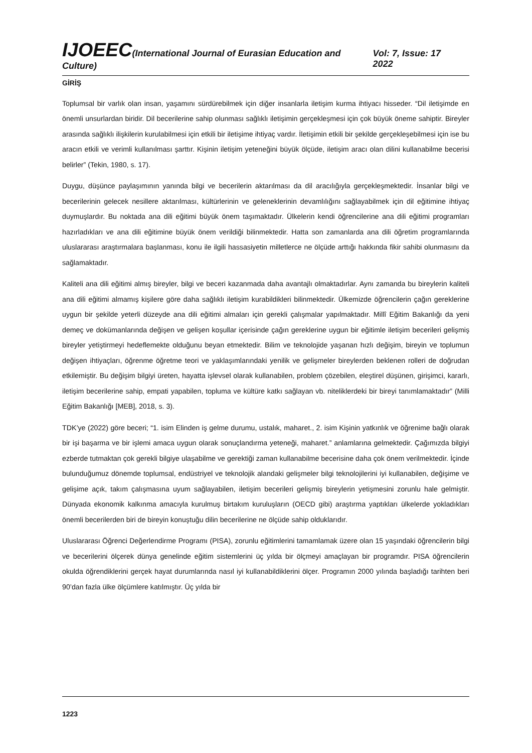IJOEEC(International Journal of Eurasian Education and Culture) Vol: 7, Issue: 17 2022
GİRİŞ
Toplumsal bir varlık olan insan, yaşamını sürdürebilmek için diğer insanlarla iletişim kurma ihtiyacı hisseder. “Dil iletişimde en önemli unsurlardan biridir. Dil becerilerine sahip olunması sağlıklı iletişimin gerçekleşmesi için çok büyük öneme sahiptir. Bireyler arasında sağlıklı ilişkilerin kurulabilmesi için etkili bir iletişime ihtiyaç vardır. İletişimin etkili bir şekilde gerçekleşebilmesi için ise bu aracın etkili ve verimli kullanılması şarttır. Kişinin iletişim yeteneğini büyük ölçüde, iletişim aracı olan dilini kullanabilme becerisi belirler” (Tekin, 1980, s. 17).
Duygu, düşünce paylaşımının yanında bilgi ve becerilerin aktarılması da dil aracılığıyla gerçekleşmektedir. İnsanlar bilgi ve becerilerinin gelecek nesillere aktarılması, kültürlerinin ve geleneklerinin devamlılığını sağlayabilmek için dil eğitimine ihtiyaç duymuşlardır. Bu noktada ana dili eğitimi büyük önem taşımaktadır. Ülkelerin kendi öğrencilerine ana dili eğitimi programları hazırladıkları ve ana dili eğitimine büyük önem verildiği bilinmektedir. Hatta son zamanlarda ana dili öğretim programlarında uluslararası araştırmalara başlanması, konu ile ilgili hassasiyetin milletlerce ne ölçüde arttığı hakkında fikir sahibi olunmasını da sağlamaktadır.
Kaliteli ana dili eğitimi almış bireyler, bilgi ve beceri kazanmada daha avantajlı olmaktadırlar. Aynı zamanda bu bireylerin kaliteli ana dili eğitimi almamış kişilere göre daha sağlıklı iletişim kurabildikleri bilinmektedir. Ülkemizde öğrencilerin çağın gereklerine uygun bir şekilde yeterli düzeyde ana dili eğitimi almaları için gerekli çalışmalar yapılmaktadır. Millî Eğitim Bakanlığı da yeni demeç ve dokümanlarında değişen ve gelişen koşullar içerisinde çağın gereklerine uygun bir eğitimle iletişim becerileri gelişmiş bireyler yetiştirmeyi hedeflemekte olduğunu beyan etmektedir. Bilim ve teknolojide yaşanan hızlı değişim, bireyin ve toplumun değişen ihtiyaçları, öğrenme öğretme teori ve yaklaşımlarındaki yenilik ve gelişmeler bireylerden beklenen rolleri de doğrudan etkilemiştir. Bu değişim bilgiyi üreten, hayatta işlevsel olarak kullanabilen, problem çözebilen, eleştirel düşünen, girişimci, kararlı, iletişim becerilerine sahip, empati yapabilen, topluma ve kültüre katkı sağlayan vb. niteliklerdeki bir bireyi tanımlamaktadır” (Milli Eğitim Bakanlığı [MEB], 2018, s. 3).
TDK’ye (2022) göre beceri; “1. isim Elinden iş gelme durumu, ustalık, maharet., 2. isim Kişinin yatkınlık ve öğrenime bağlı olarak bir işi başarma ve bir işlemi amaca uygun olarak sonuçlandırma yeteneği, maharet.” anlamlarına gelmektedir. Çağımızda bilgiyi ezberde tutmaktan çok gerekli bilgiye ulaşabilme ve gerektiği zaman kullanabilme becerisine daha çok önem verilmektedir. İçinde bulunduğumuz dönemde toplumsal, endüstriyel ve teknolojik alandaki gelişmeler bilgi teknolojilerini iyi kullanabilen, değişime ve gelişime açık, takım çalışmasına uyum sağlayabilen, iletişim becerileri gelişmiş bireylerin yetişmesini zorunlu hale gelmiştir. Dünyada ekonomik kalkınma amacıyla kurulmuş birtakım kuruluşların (OECD gibi) araştırma yaptıkları ülkelerde yokladıkları önemli becerilerden biri de bireyin konuştuğu dilin becerilerine ne ölçüde sahip olduklarıdır.
Uluslararası Öğrenci Değerlendirme Programı (PISA), zorunlu eğitimlerini tamamlamak üzere olan 15 yaşındaki öğrencilerin bilgi ve becerilerini ölçerek dünya genelinde eğitim sistemlerini üç yılda bir ölçmeyi amaçlayan bir programdır. PISA öğrencilerin okulda öğrendiklerini gerçek hayat durumlarında nasıl iyi kullanabildiklerini ölçer. Programın 2000 yılında başladığı tarihten beri 90’dan fazla ülke ölçümlere katılmıştır. Üç yılda bir
1223